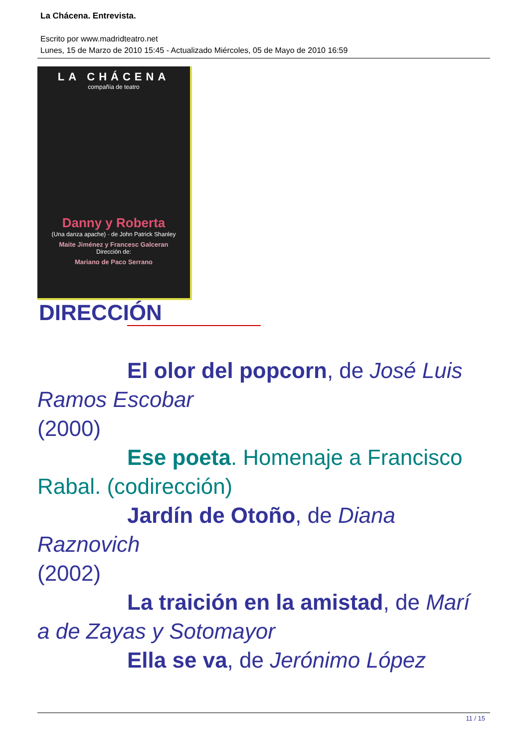La Chácena. Entrevista.
Escrito por www.madridteatro.net
Lunes, 15 de Marzo de 2010 15:45 - Actualizado Miércoles, 05 de Mayo de 2010 16:59
LA CHÁCENA
compañía de teatro
Danny y Roberta
(Una danza apache) · de John Patrick Shanley
Maite Jiménez y Francesc Galceran
Dirección de:
Mariano de Paco Serrano
DIRECCIÓN
El olor del popcorn, de José Luis
Ramos Escobar
(2000)
Ese poeta. Homenaje a Francisco
Rabal. (codirección)
Jardín de Otoño, de Diana
Raznovich
(2002)
La traición en la amistad, de Marí
a de Zayas y Sotomayor
Ella se va, de Jerónimo López
11 / 15